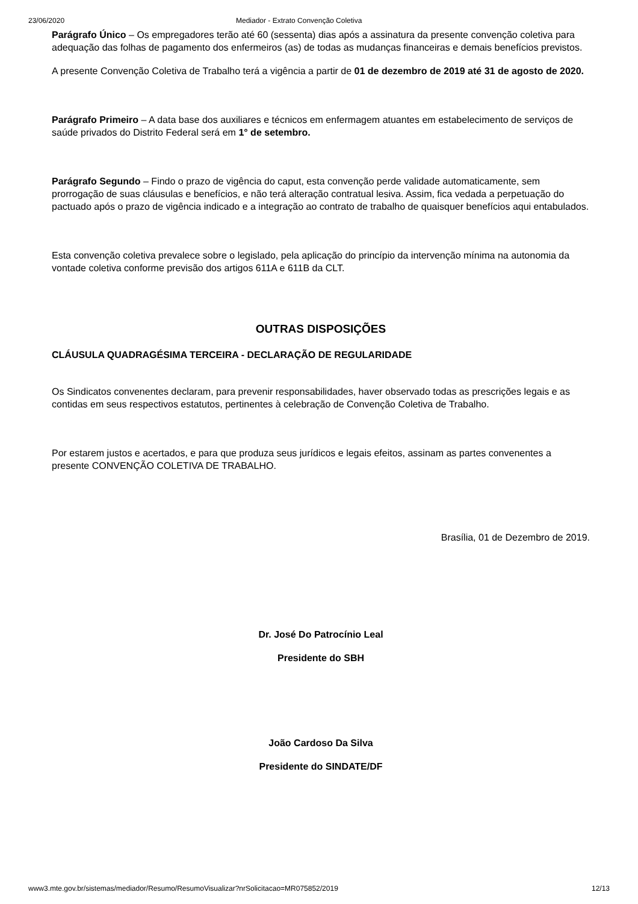23/06/2020 Mediador - Extrato Convenção Coletiva
Parágrafo Único – Os empregadores terão até 60 (sessenta) dias após a assinatura da presente convenção coletiva para adequação das folhas de pagamento dos enfermeiros (as) de todas as mudanças financeiras e demais benefícios previstos.
A presente Convenção Coletiva de Trabalho terá a vigência a partir de 01 de dezembro de 2019 até 31 de agosto de 2020.
Parágrafo Primeiro – A data base dos auxiliares e técnicos em enfermagem atuantes em estabelecimento de serviços de saúde privados do Distrito Federal será em 1° de setembro.
Parágrafo Segundo – Findo o prazo de vigência do caput, esta convenção perde validade automaticamente, sem prorrogação de suas cláusulas e benefícios, e não terá alteração contratual lesiva. Assim, fica vedada a perpetuação do pactuado após o prazo de vigência indicado e a integração ao contrato de trabalho de quaisquer benefícios aqui entabulados.
Esta convenção coletiva prevalece sobre o legislado, pela aplicação do princípio da intervenção mínima na autonomia da vontade coletiva conforme previsão dos artigos 611A e 611B da CLT.
OUTRAS DISPOSIÇÕES
CLÁUSULA QUADRAGÉSIMA TERCEIRA - DECLARAÇÃO DE REGULARIDADE
Os Sindicatos convenentes declaram, para prevenir responsabilidades, haver observado todas as prescrições legais e as contidas em seus respectivos estatutos, pertinentes à celebração de Convenção Coletiva de Trabalho.
Por estarem justos e acertados, e para que produza seus jurídicos e legais efeitos, assinam as partes convenentes a presente CONVENÇÃO COLETIVA DE TRABALHO.
Brasília, 01 de Dezembro de 2019.
Dr. José Do Patrocínio Leal
Presidente do SBH
João Cardoso Da Silva
Presidente do SINDATE/DF
www3.mte.gov.br/sistemas/mediador/Resumo/ResumoVisualizar?nrSolicitacao=MR075852/2019 12/13